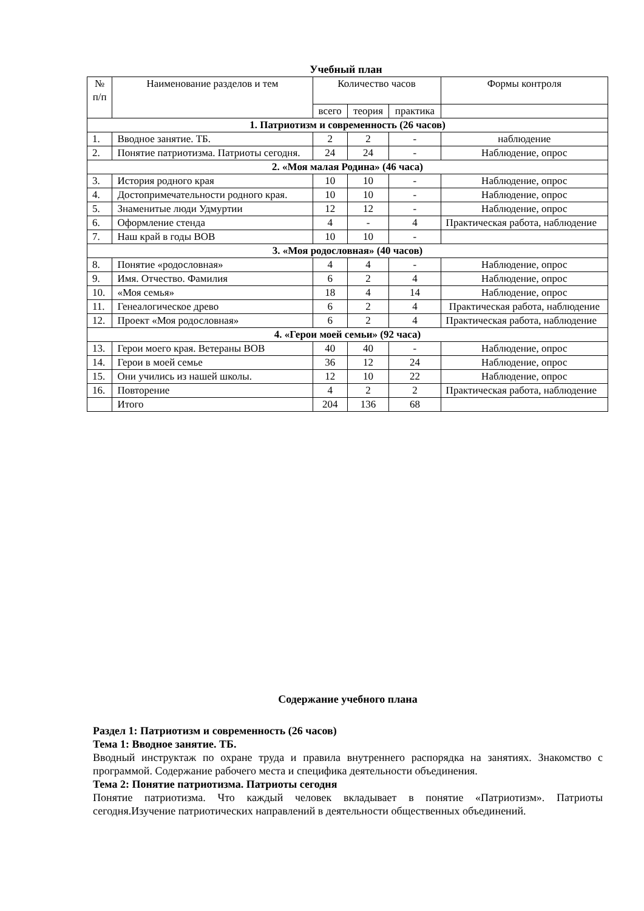Учебный план
| № п/п | Наименование разделов и тем | Количество часов | | | Формы контроля |
| --- | --- | --- | --- | --- | --- |
| | | всего | теория | практика | |
| 1. Патриотизм и современность (26 часов) | | | | | |
| 1. | Вводное занятие. ТБ. | 2 | 2 | - | наблюдение |
| 2. | Понятие патриотизма. Патриоты сегодня. | 24 | 24 | - | Наблюдение, опрос |
| 2. «Моя малая Родина» (46 часа) | | | | | |
| 3. | История родного края | 10 | 10 | - | Наблюдение, опрос |
| 4. | Достопримечательности родного края. | 10 | 10 | - | Наблюдение, опрос |
| 5. | Знаменитые люди Удмуртии | 12 | 12 | - | Наблюдение, опрос |
| 6. | Оформление стенда | 4 | - | 4 | Практическая работа, наблюдение |
| 7. | Наш край в годы ВОВ | 10 | 10 | - | |
| 3. «Моя родословная» (40 часов) | | | | | |
| 8. | Понятие «родословная» | 4 | 4 | - | Наблюдение, опрос |
| 9. | Имя. Отчество. Фамилия | 6 | 2 | 4 | Наблюдение, опрос |
| 10. | «Моя семья» | 18 | 4 | 14 | Наблюдение, опрос |
| 11. | Генеалогическое древо | 6 | 2 | 4 | Практическая работа, наблюдение |
| 12. | Проект «Моя родословная» | 6 | 2 | 4 | Практическая работа, наблюдение |
| 4. «Герои моей семьи» (92 часа) | | | | | |
| 13. | Герои моего края. Ветераны ВОВ | 40 | 40 | - | Наблюдение, опрос |
| 14. | Герои в моей семье | 36 | 12 | 24 | Наблюдение, опрос |
| 15. | Они учились из нашей школы. | 12 | 10 | 22 | Наблюдение, опрос |
| 16. | Повторение | 4 | 2 | 2 | Практическая работа, наблюдение |
| | Итого | 204 | 136 | 68 | |
Содержание учебного плана
Раздел 1: Патриотизм и современность (26 часов)
Тема 1: Вводное занятие. ТБ.
Вводный инструктаж по охране труда и правила внутреннего распорядка на занятиях. Знакомство с программой. Содержание рабочего места и специфика деятельности объединения.
Тема 2: Понятие патриотизма. Патриоты сегодня
Понятие патриотизма. Что каждый человек вкладывает в понятие «Патриотизм». Патриоты сегодня.Изучение патриотических направлений в деятельности общественных объединений.